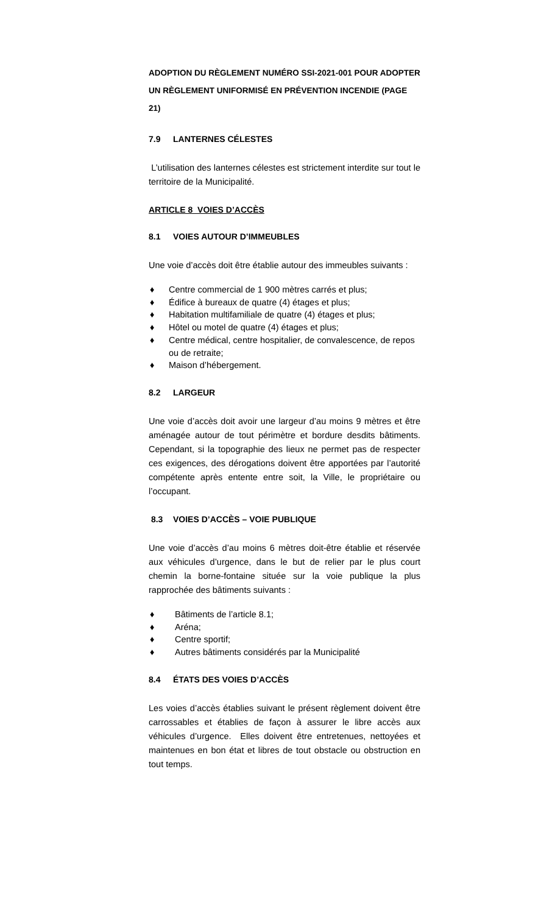ADOPTION DU RÈGLEMENT NUMÉRO SSI-2021-001 POUR ADOPTER UN RÈGLEMENT UNIFORMISÉ EN PRÉVENTION INCENDIE (PAGE 21)
7.9 LANTERNES CÉLESTES
L’utilisation des lanternes célestes est strictement interdite sur tout le territoire de la Municipalité.
ARTICLE 8 VOIES D’ACCÈS
8.1 VOIES AUTOUR D’IMMEUBLES
Une voie d’accès doit être établie autour des immeubles suivants :
♦ Centre commercial de 1 900 mètres carrés et plus;
♦ Édifice à bureaux de quatre (4) étages et plus;
♦ Habitation multifamiliale de quatre (4) étages et plus;
♦ Hôtel ou motel de quatre (4) étages et plus;
♦ Centre médical, centre hospitalier, de convalescence, de repos ou de retraite;
♦ Maison d’hébergement.
8.2 LARGEUR
Une voie d’accès doit avoir une largeur d’au moins 9 mètres et être aménagée autour de tout périmètre et bordure desdits bâtiments. Cependant, si la topographie des lieux ne permet pas de respecter ces exigences, des dérogations doivent être apportées par l’autorité compétente après entente entre soit, la Ville, le propriétaire ou l’occupant.
8.3 VOIES D’ACCÈS – VOIE PUBLIQUE
Une voie d’accès d’au moins 6 mètres doit-être établie et réservée aux véhicules d’urgence, dans le but de relier par le plus court chemin la borne-fontaine située sur la voie publique la plus rapprochée des bâtiments suivants :
♦ Bâtiments de l’article 8.1;
♦ Aréna;
♦ Centre sportif;
♦ Autres bâtiments considérés par la Municipalité
8.4 ÉTATS DES VOIES D’ACCÈS
Les voies d’accès établies suivant le présent règlement doivent être carrossables et établies de façon à assurer le libre accès aux véhicules d’urgence. Elles doivent être entretenues, nettoyées et maintenues en bon état et libres de tout obstacle ou obstruction en tout temps.